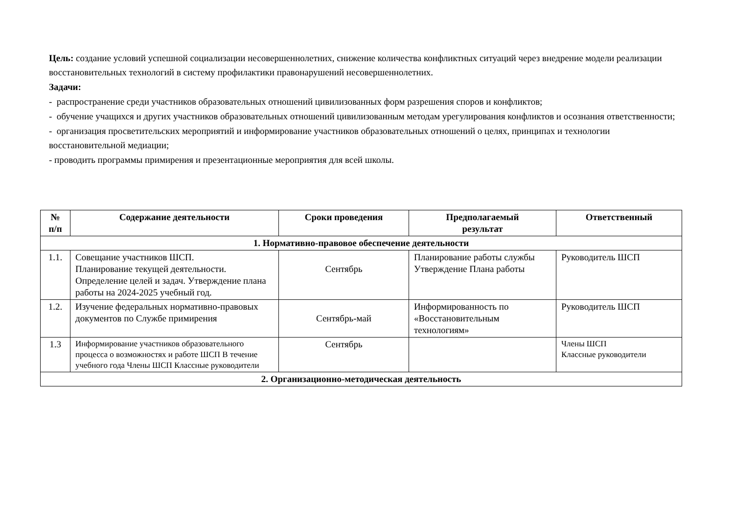Цель: создание условий успешной социализации несовершеннолетних, снижение количества конфликтных ситуаций через внедрение модели реализации восстановительных технологий в систему профилактики правонарушений несовершеннолетних.
Задачи:
- распространение среди участников образовательных отношений цивилизованных форм разрешения споров и конфликтов;
- обучение учащихся и других участников образовательных отношений цивилизованным методам урегулирования конфликтов и осознания ответственности;
- организация просветительских мероприятий и информирование участников образовательных отношений о целях, принципах и технологии восстановительной медиации;
- проводить программы примирения и презентационные мероприятия для всей школы.
| № п/п | Содержание деятельности | Сроки проведения | Предполагаемый результат | Ответственный |
| --- | --- | --- | --- | --- |
| 1. Нормативно-правовое обеспечение деятельности | | | | |
| 1.1. | Совещание участников ШСП. Планирование текущей деятельности. Определение целей и задач. Утверждение плана работы на 2024-2025 учебный год. | Сентябрь | Планирование работы службы Утверждение Плана работы | Руководитель ШСП |
| 1.2. | Изучение федеральных нормативно-правовых документов по Службе примирения | Сентябрь-май | Информированность по «Восстановительным технологиям» | Руководитель ШСП |
| 1.3 | Информирование участников образовательного процесса о возможностях и работе ШСП В течение учебного года Члены ШСП Классные руководители | Сентябрь | | Члены ШСП Классные руководители |
| 2. Организационно-методическая деятельность | | | | |